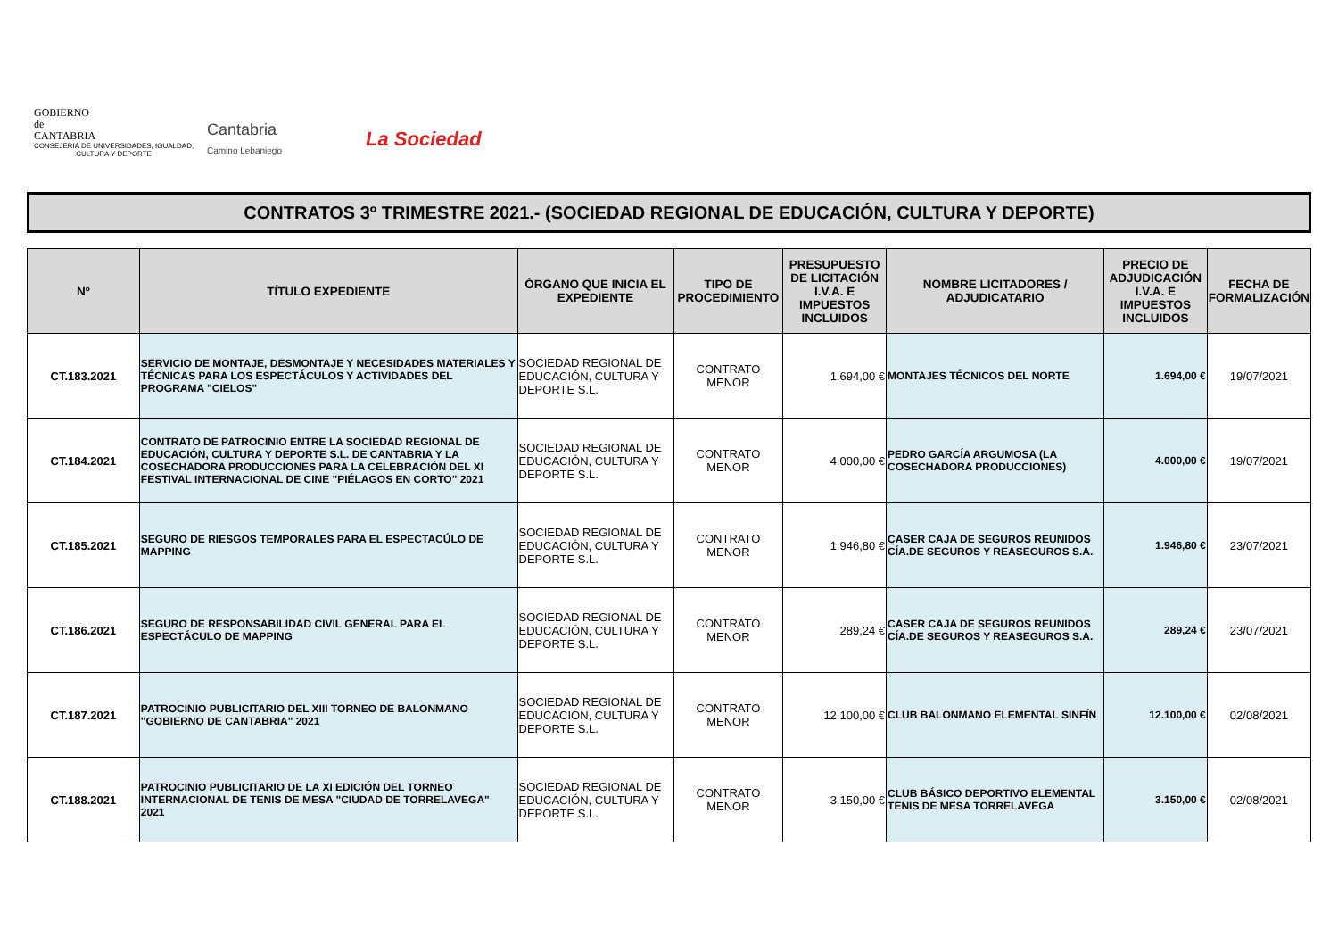GOBIERNO
de
CANTABRIA
CONSEJERIA DE UNIVERSIDADES, IGUALDAD,
CULTURA Y DEPORTE
Cantabria
Camino Lebaniego
La Sociedad
CONTRATOS 3º TRIMESTRE 2021.- (SOCIEDAD REGIONAL DE EDUCACIÓN, CULTURA Y DEPORTE)
| Nº | TÍTULO EXPEDIENTE | ÓRGANO QUE INICIA EL EXPEDIENTE | TIPO DE PROCEDIMIENTO | PRESUPUESTO DE LICITACIÓN I.V.A. E IMPUESTOS INCLUIDOS | NOMBRE LICITADORES / ADJUDICATARIO | PRECIO DE ADJUDICACIÓN I.V.A. E IMPUESTOS INCLUIDOS | FECHA DE FORMALIZACIÓN |
| --- | --- | --- | --- | --- | --- | --- | --- |
| CT.183.2021 | SERVICIO DE MONTAJE, DESMONTAJE Y NECESIDADES MATERIALES Y TÉCNICAS PARA LOS ESPECTÁCULOS Y ACTIVIDADES DEL PROGRAMA "CIELOS" | SOCIEDAD REGIONAL DE EDUCACIÓN, CULTURA Y DEPORTE S.L. | CONTRATO MENOR | 1.694,00 € | MONTAJES TÉCNICOS DEL NORTE | 1.694,00 € | 19/07/2021 |
| CT.184.2021 | CONTRATO DE PATROCINIO ENTRE LA SOCIEDAD REGIONAL DE EDUCACIÓN, CULTURA Y DEPORTE S.L. DE CANTABRIA Y LA COSECHADORA PRODUCCIONES PARA LA CELEBRACIÓN DEL XI FESTIVAL INTERNACIONAL DE CINE "PIÉLAGOS EN CORTO" 2021 | SOCIEDAD REGIONAL DE EDUCACIÓN, CULTURA Y DEPORTE S.L. | CONTRATO MENOR | 4.000,00 € | PEDRO GARCÍA ARGUMOSA (LA COSECHADORA PRODUCCIONES) | 4.000,00 € | 19/07/2021 |
| CT.185.2021 | SEGURO DE RIESGOS TEMPORALES PARA EL ESPECTACÚLO DE MAPPING | SOCIEDAD REGIONAL DE EDUCACIÓN, CULTURA Y DEPORTE S.L. | CONTRATO MENOR | 1.946,80 € | CASER CAJA DE SEGUROS REUNIDOS CÍA.DE SEGUROS Y REASEGUROS S.A. | 1.946,80 € | 23/07/2021 |
| CT.186.2021 | SEGURO DE RESPONSABILIDAD CIVIL GENERAL PARA EL ESPECTÁCULO DE MAPPING | SOCIEDAD REGIONAL DE EDUCACIÓN, CULTURA Y DEPORTE S.L. | CONTRATO MENOR | 289,24 € | CASER CAJA DE SEGUROS REUNIDOS CÍA.DE SEGUROS Y REASEGUROS S.A. | 289,24 € | 23/07/2021 |
| CT.187.2021 | PATROCINIO PUBLICITARIO DEL XIII TORNEO DE BALONMANO "GOBIERNO DE CANTABRIA" 2021 | SOCIEDAD REGIONAL DE EDUCACIÓN, CULTURA Y DEPORTE S.L. | CONTRATO MENOR | 12.100,00 € | CLUB BALONMANO ELEMENTAL SINFÍN | 12.100,00 € | 02/08/2021 |
| CT.188.2021 | PATROCINIO PUBLICITARIO DE LA XI EDICIÓN DEL TORNEO INTERNACIONAL DE TENIS DE MESA "CIUDAD DE TORRELAVEGA" 2021 | SOCIEDAD REGIONAL DE EDUCACIÓN, CULTURA Y DEPORTE S.L. | CONTRATO MENOR | 3.150,00 € | CLUB BÁSICO DEPORTIVO ELEMENTAL TENIS DE MESA TORRELAVEGA | 3.150,00 € | 02/08/2021 |